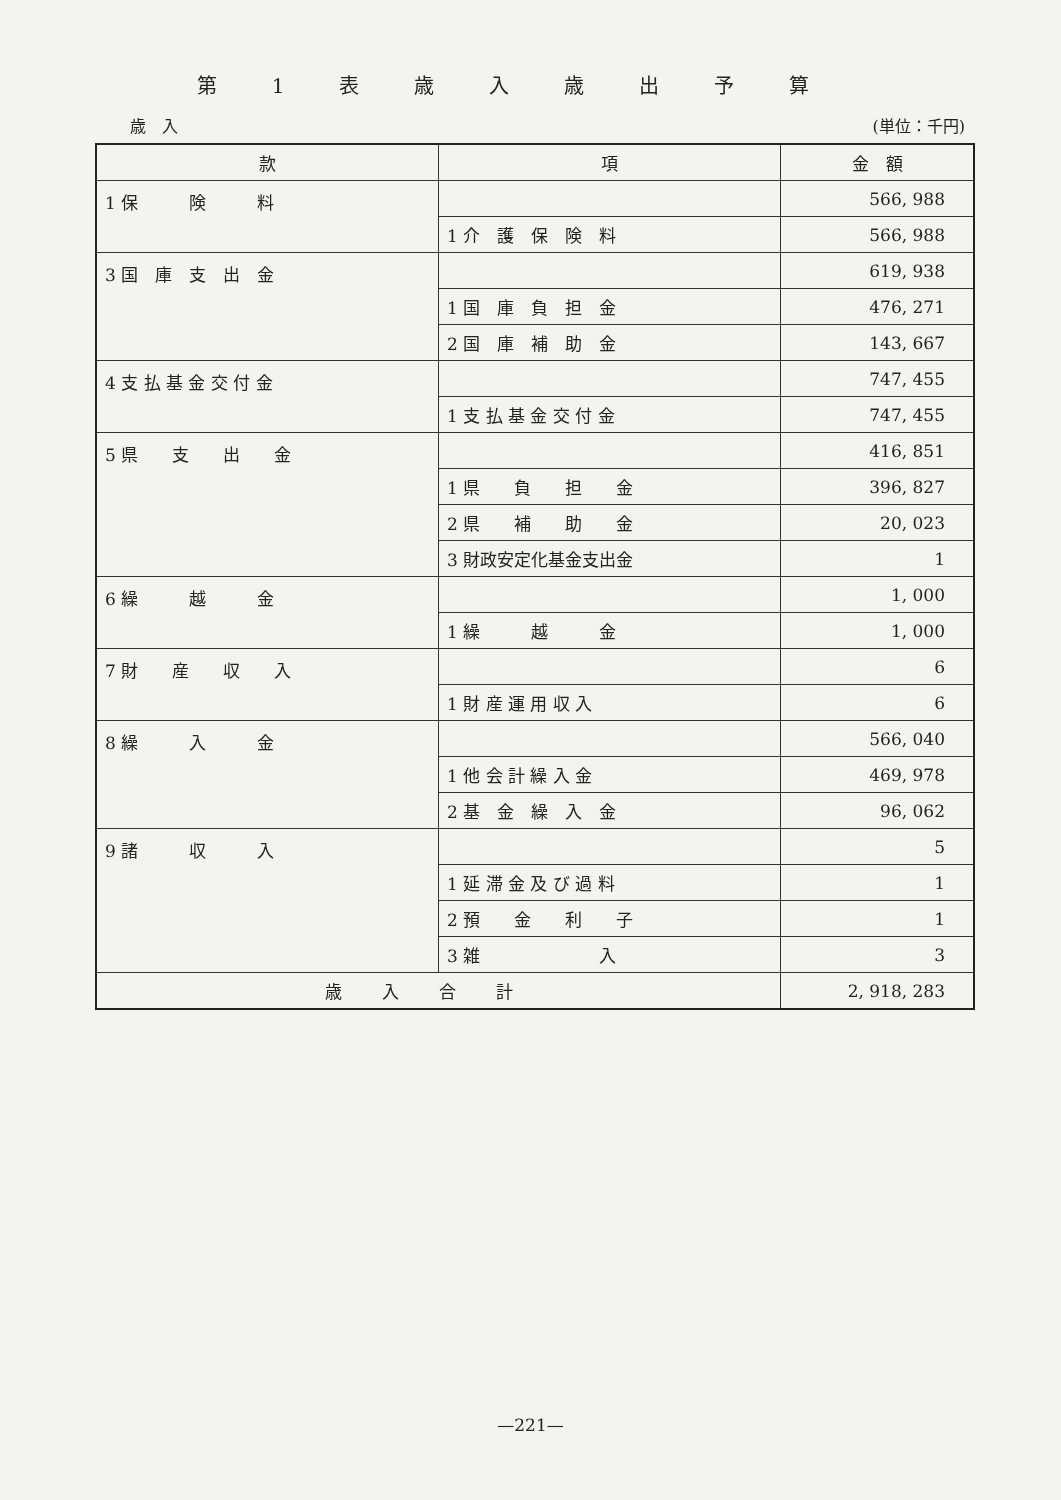第1表歳入歳出予算
歳　入 (単位：千円)
| 款 | 項 | 金 額 |
| --- | --- | --- |
| 1 保 険 料 | | 566, 988 |
| | 1 介 護 保 険 料 | 566, 988 |
| 3 国 庫 支 出 金 | | 619, 938 |
| | 1 国 庫 負 担 金 | 476, 271 |
| | 2 国 庫 補 助 金 | 143, 667 |
| 4 支 払 基 金 交 付 金 | | 747, 455 |
| | 1 支 払 基 金 交 付 金 | 747, 455 |
| 5 県 支 出 金 | | 416, 851 |
| | 1 県 負 担 金 | 396, 827 |
| | 2 県 補 助 金 | 20, 023 |
| | 3 財政安定化基金支出金 | 1 |
| 6 繰 越 金 | | 1, 000 |
| | 1 繰 越 金 | 1, 000 |
| 7 財 産 収 入 | | 6 |
| | 1 財 産 運 用 収 入 | 6 |
| 8 繰 入 金 | | 566, 040 |
| | 1 他 会 計 繰 入 金 | 469, 978 |
| | 2 基 金 繰 入 金 | 96, 062 |
| 9 諸 収 入 | | 5 |
| | 1 延 滞 金 及 び 過 料 | 1 |
| | 2 預 金 利 子 | 1 |
| | 3 雑 入 | 3 |
| 歳入合計 | | 2, 918, 283 |
—221—